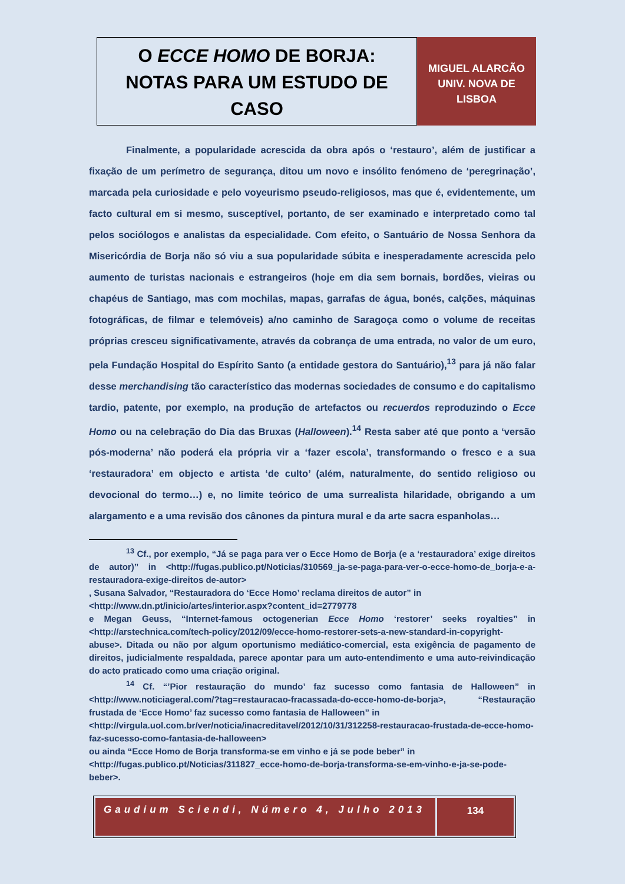O ECCE HOMO DE BORJA:
NOTAS PARA UM ESTUDO DE CASO
MIGUEL ALARCÃO
UNIV. NOVA DE
LISBOA
Finalmente, a popularidade acrescida da obra após o ‘restauro’, além de justificar a fixação de um perímetro de segurança, ditou um novo e insólito fenómeno de ‘peregrinação’, marcada pela curiosidade e pelo voyeurismo pseudo-religiosos, mas que é, evidentemente, um facto cultural em si mesmo, susceptível, portanto, de ser examinado e interpretado como tal pelos sociólogos e analistas da especialidade. Com efeito, o Santuário de Nossa Senhora da Misericórdia de Borja não só viu a sua popularidade súbita e inesperadamente acrescida pelo aumento de turistas nacionais e estrangeiros (hoje em dia sem bornais, bordões, vieiras ou chapéus de Santiago, mas com mochilas, mapas, garrafas de água, bonés, calções, máquinas fotográficas, de filmar e telemóveis) a/no caminho de Saragoça como o volume de receitas próprias cresceu significativamente, através da cobrança de uma entrada, no valor de um euro, pela Fundação Hospital do Espírito Santo (a entidade gestora do Santuário),<sup>13</sup> para já não falar desse merchandising tão característico das modernas sociedades de consumo e do capitalismo tardio, patente, por exemplo, na produção de artefactos ou recuerdos reproduzindo o Ecce Homo ou na celebração do Dia das Bruxas (Halloween).<sup>14</sup> Resta saber até que ponto a ‘versão pós-moderna’ não poderá ela própria vir a ‘fazer escola’, transformando o fresco e a sua ‘restauradora’ em objecto e artista ‘de culto’ (além, naturalmente, do sentido religioso ou devocional do termo…) e, no limite teórico de uma surrealista hilaridade, obrigando a um alargamento e a uma revisão dos cânones da pintura mural e da arte sacra espanholas…
<sup>13</sup> Cf., por exemplo, “Já se paga para ver o Ecce Homo de Borja (e a ‘restauradora’ exige direitos de autor)” in <http://fugas.publico.pt/Noticias/310569_ja-se-paga-para-ver-o-ecce-homo-de_borja-e-a-restauradora-exige-direitos de-autor>
, Susana Salvador, “Restauradora do ‘Ecce Homo’ reclama direitos de autor” in
<http://www.dn.pt/inicio/artes/interior.aspx?content_id=2779778
e Megan Geuss, “Internet-famous octogenerian Ecce Homo ‘restorer’ seeks royalties” in <http://arstechnica.com/tech-policy/2012/09/ecce-homo-restorer-sets-a-new-standard-in-copyright-abuse>. Ditada ou não por algum oportunismo mediático-comercial, esta exigência de pagamento de direitos, judicialmente respaldada, parece apontar para um auto-entendimento e uma auto-reivindicação do acto praticado como uma criação original.
<sup>14</sup> Cf. “’Pior restauração do mundo’ faz sucesso como fantasia de Halloween” in <http://www.noticiageral.com/?tag=restauracao-fracassada-do-ecce-homo-de-borja>, “Restauração frustada de ‘Ecce Homo’ faz sucesso como fantasia de Halloween” in
<http://virgula.uol.com.br/ver/noticia/inacreditavel/2012/10/31/312258-restauracao-frustada-de-ecce-homo-faz-sucesso-como-fantasia-de-halloween>
ou ainda “Ecce Homo de Borja transforma-se em vinho e já se pode beber” in
<http://fugas.publico.pt/Noticias/311827_ecce-homo-de-borja-transforma-se-em-vinho-e-ja-se-pode-beber>.
Gaudium Sciendi, Número 4, Julho 2013
134